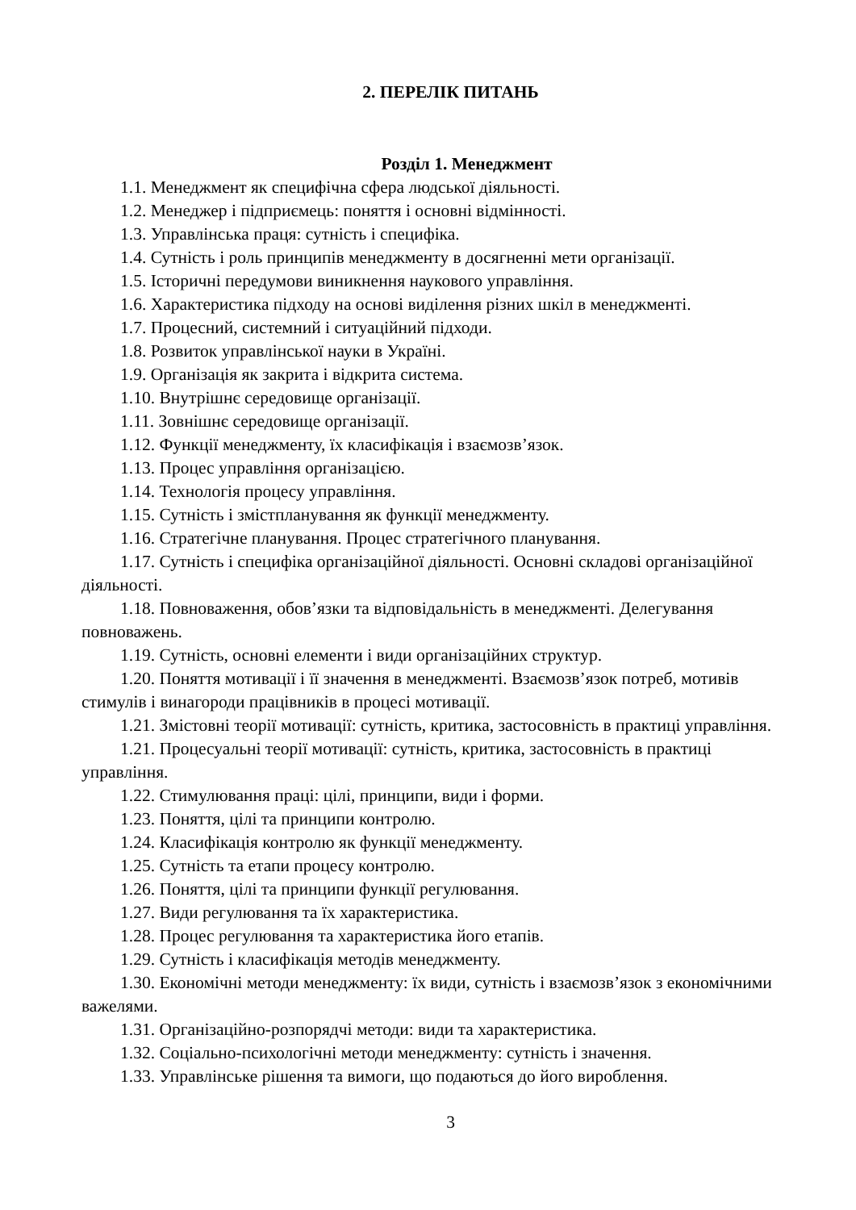2. ПЕРЕЛІК ПИТАНЬ
Розділ 1. Менеджмент
1.1. Менеджмент як специфічна сфера людської діяльності.
1.2. Менеджер і підприємець: поняття і основні відмінності.
1.3. Управлінська праця: сутність і специфіка.
1.4. Сутність і роль принципів менеджменту в досягненні мети організації.
1.5. Історичні передумови виникнення наукового управління.
1.6. Характеристика підходу на основі виділення різних шкіл в менеджменті.
1.7. Процесний, системний і ситуаційний підходи.
1.8. Розвиток управлінської науки в Україні.
1.9. Організація як закрита і відкрита система.
1.10. Внутрішнє середовище організації.
1.11. Зовнішнє середовище організації.
1.12. Функції менеджменту, їх класифікація і взаємозв’язок.
1.13. Процес управління організацією.
1.14. Технологія процесу управління.
1.15. Сутність і змістпланування як функції менеджменту.
1.16. Стратегічне планування. Процес стратегічного планування.
1.17. Сутність і специфіка організаційної діяльності. Основні складові організаційної діяльності.
1.18. Повноваження, обов’язки та відповідальність в менеджменті. Делегування повноважень.
1.19. Сутність, основні елементи і види організаційних структур.
1.20. Поняття мотивації і її значення в менеджменті. Взаємозв’язок потреб, мотивів стимулів і винагороди працівників в процесі мотивації.
1.21. Змістовні теорії мотивації: сутність, критика, застосовність в практиці управління.
1.21. Процесуальні теорії мотивації: сутність, критика, застосовність в практиці управління.
1.22. Стимулювання праці: цілі, принципи, види і форми.
1.23. Поняття, цілі та принципи контролю.
1.24. Класифікація контролю як функції менеджменту.
1.25. Сутність та етапи процесу контролю.
1.26. Поняття, цілі та принципи функції регулювання.
1.27. Види регулювання та їх характеристика.
1.28. Процес регулювання та характеристика його етапів.
1.29. Сутність і класифікація методів менеджменту.
1.30. Економічні методи менеджменту: їх види, сутність і взаємозв’язок з економічними важелями.
1.31. Організаційно-розпорядчі методи: види та характеристика.
1.32. Соціально-психологічні методи менеджменту: сутність і значення.
1.33. Управлінське рішення та вимоги, що подаються до його вироблення.
3